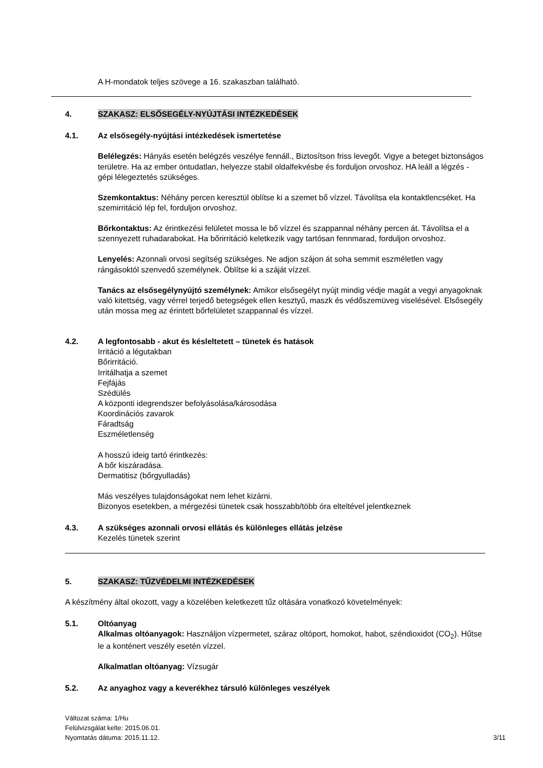A H-mondatok teljes szövege a 16. szakaszban található.
4. SZAKASZ: ELSŐSEGÉLY-NYÚJTÁSI INTÉZKEDÉSEK
4.1. Az elsősegély-nyújtási intézkedések ismertetése
Belélegzés: Hányás esetén belégzés veszélye fennáll., Biztosítson friss levegőt. Vigye a beteget biztonságos területre. Ha az ember öntudatlan, helyezze stabil oldalfekvésbe és forduljon orvoshoz. HA leáll a légzés - gépi lélegeztetés szükséges.
Szemkontaktus: Néhány percen keresztül öblítse ki a szemet bő vízzel. Távolítsa ela kontaktlencséket. Ha szemirritáció lép fel, forduljon orvoshoz.
Bőrkontaktus: Az érintkezési felületet mossa le bő vízzel és szappannal néhány percen át. Távolítsa el a szennyezett ruhadarabokat. Ha bőrirritáció keletkezik vagy tartósan fennmarad, forduljon orvoshoz.
Lenyelés: Azonnali orvosi segítség szükséges. Ne adjon szájon át soha semmit eszméletlen vagy rángásoktól szenvedő személynek. Öblítse ki a száját vízzel.
Tanács az elsősegélynyújtó személynek: Amikor elsősegélyt nyújt mindig védje magát a vegyi anyagoknak való kitettség, vagy vérrel terjedő betegségek ellen kesztyű, maszk és védőszemüveg viselésével. Elsősegély után mossa meg az érintett bőrfelületet szappannal és vízzel.
4.2. A legfontosabb - akut és késleltetett – tünetek és hatások
Irritáció a légutakban
Bőrirritáció.
Irritálhatja a szemet
Fejfájás
Szédülés
A központi idegrendszer befolyásolása/károsodása
Koordinációs zavarok
Fáradtság
Eszméletlenség
A hosszú ideig tartó érintkezés:
A bőr kiszáradása.
Dermatitisz (bőrgyulladás)
Más veszélyes tulajdonságokat nem lehet kizárni.
Bizonyos esetekben, a mérgezési tünetek csak hosszabb/több óra elteltével jelentkeznek
4.3. A szükséges azonnali orvosi ellátás és különleges ellátás jelzése
Kezelés tünetek szerint
5. SZAKASZ: TŰZVÉDELMI INTÉZKEDÉSEK
A készítmény által okozott, vagy a közelében keletkezett tűz oltására vonatkozó követelmények:
5.1. Oltóanyag
Alkalmas oltóanyagok: Használjon vízpermetet, száraz oltóport, homokot, habot, széndioxidot (CO<sub>2</sub>). Hűtse le a konténert veszély esetén vízzel.
Alkalmatlan oltóanyag: Vízsugár
5.2. Az anyaghoz vagy a keverékhez társuló különleges veszélyek
Változat száma: 1/Hu
Felülvizsgálat kelte: 2015.06.01.
Nyomtatás dátuma: 2015.11.12. 3/11